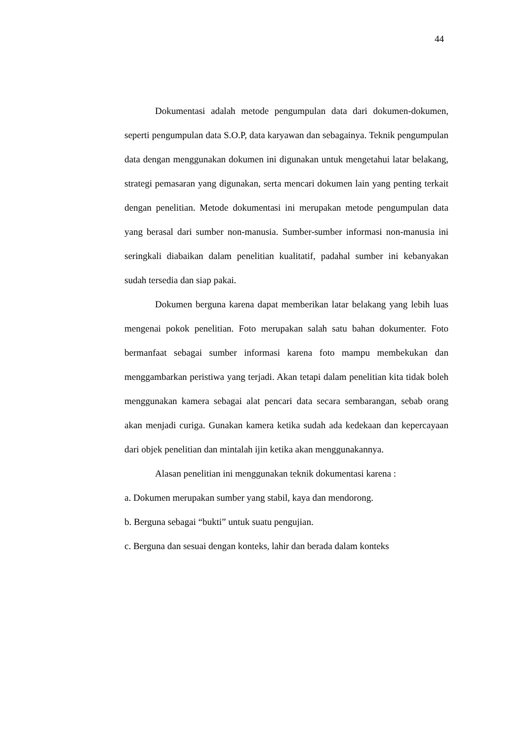44
Dokumentasi adalah metode pengumpulan data dari dokumen-dokumen, seperti pengumpulan data S.O.P, data karyawan dan sebagainya. Teknik pengumpulan data dengan menggunakan dokumen ini digunakan untuk mengetahui latar belakang, strategi pemasaran yang digunakan, serta mencari dokumen lain yang penting terkait dengan penelitian. Metode dokumentasi ini merupakan metode pengumpulan data yang berasal dari sumber non-manusia. Sumber-sumber informasi non-manusia ini seringkali diabaikan dalam penelitian kualitatif, padahal sumber ini kebanyakan sudah tersedia dan siap pakai.
Dokumen berguna karena dapat memberikan latar belakang yang lebih luas mengenai pokok penelitian. Foto merupakan salah satu bahan dokumenter. Foto bermanfaat sebagai sumber informasi karena foto mampu membekukan dan menggambarkan peristiwa yang terjadi. Akan tetapi dalam penelitian kita tidak boleh menggunakan kamera sebagai alat pencari data secara sembarangan, sebab orang akan menjadi curiga. Gunakan kamera ketika sudah ada kedekaan dan kepercayaan dari objek penelitian dan mintalah ijin ketika akan menggunakannya.
Alasan penelitian ini menggunakan teknik dokumentasi karena :
a. Dokumen merupakan sumber yang stabil, kaya dan mendorong.
b. Berguna sebagai “bukti” untuk suatu pengujian.
c. Berguna dan sesuai dengan konteks, lahir dan berada dalam konteks